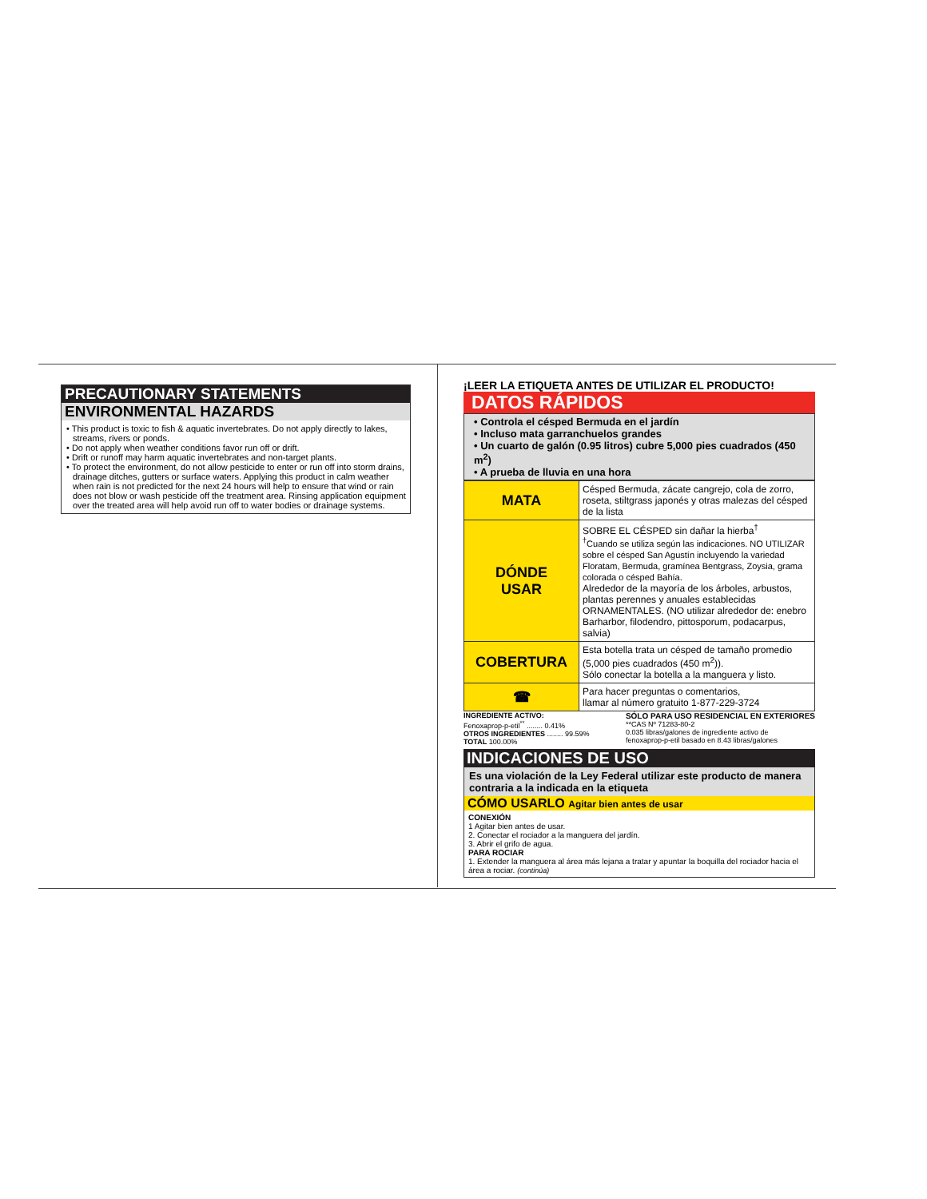PRECAUTIONARY STATEMENTS
ENVIRONMENTAL HAZARDS
• This product is toxic to fish & aquatic invertebrates. Do not apply directly to lakes, streams, rivers or ponds.
• Do not apply when weather conditions favor run off or drift.
• Drift or runoff may harm aquatic invertebrates and non-target plants.
• To protect the environment, do not allow pesticide to enter or run off into storm drains, drainage ditches, gutters or surface waters. Applying this product in calm weather when rain is not predicted for the next 24 hours will help to ensure that wind or rain does not blow or wash pesticide off the treatment area. Rinsing application equipment over the treated area will help avoid run off to water bodies or drainage systems.
¡LEER LA ETIQUETA ANTES DE UTILIZAR EL PRODUCTO!
DATOS RÁPIDOS
• Controla el césped Bermuda en el jardín
• Incluso mata garranchuelos grandes
• Un cuarto de galón (0.95 litros) cubre 5,000 pies cuadrados (450 m<sup>2</sup>)
• A prueba de lluvia en una hora
| MATA | Césped Bermuda, zácate cangrejo, cola de zorro, roseta, stiltgrass japonés y otras malezas del césped de la lista |
| DÓNDE USAR | SOBRE EL CÉSPED sin dañar la hierba<sup>†</sup> <sup>†</sup> Cuando se utiliza según las indicaciones. NO UTILIZAR sobre el césped San Agustín incluyendo la variedad Floratam, Bermuda, gramínea Bentgrass, Zoysia, grama colorada o césped Bahía. Alrededor de la mayoría de los árboles, arbustos, plantas perennes y anuales establecidas ORNAMENTALES. (NO utilizar alrededor de: enebro Barharbor, filodendro, pittosporum, podacarpus, salvia) |
| COBERTURA | Esta botella trata un césped de tamaño promedio (5,000 pies cuadrados (450 m<sup>2</sup>)). Sólo conectar la botella a la manguera y listo. |
| ☎ | Para hacer preguntas o comentarios, llamar al número gratuito 1-877-229-3724 |
INGREDIENTE ACTIVO:
Fenoxaprop-p-etil<sup>**</sup> ........ 0.41%
OTROS INGREDIENTES ........ 99.59%
TOTAL 100.00%
SÓLO PARA USO RESIDENCIAL EN EXTERIORES
**CAS Nº 71283-80-2
0.035 libras/galones de ingrediente activo de
fenoxaprop-p-etil basado en 8.43 libras/galones
INDICACIONES DE USO
Es una violación de la Ley Federal utilizar este producto de manera contraria a la indicada en la etiqueta
CÓMO USARLO Agitar bien antes de usar
CONEXIÓN
1 Agitar bien antes de usar.
2. Conectar el rociador a la manguera del jardín.
3. Abrir el grifo de agua.
PARA ROCIAR
1. Extender la manguera al área más lejana a tratar y apuntar la boquilla del rociador hacia el área a rociar. (continúa)